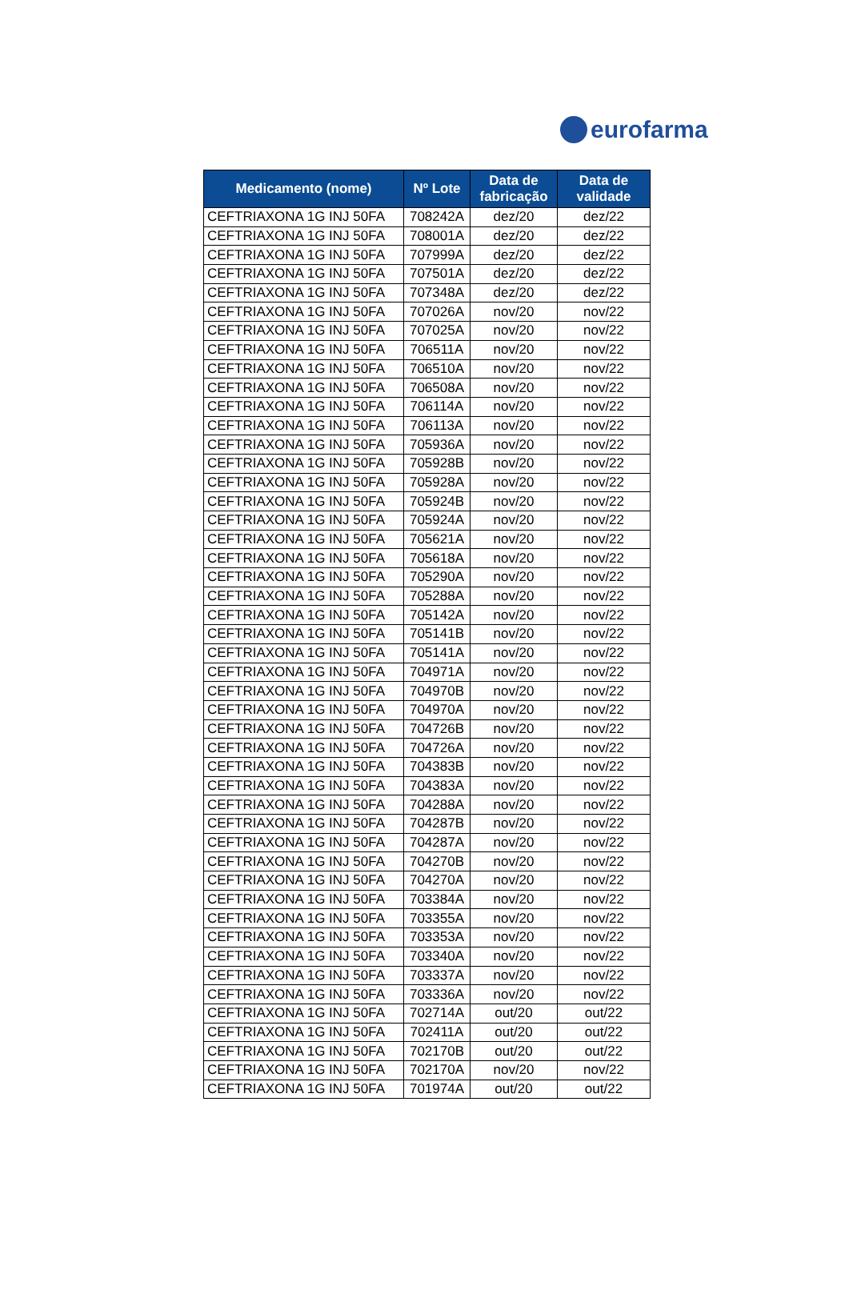eurofarma
| Medicamento (nome) | Nº Lote | Data de fabricação | Data de validade |
| --- | --- | --- | --- |
| CEFTRIAXONA 1G INJ 50FA | 708242A | dez/20 | dez/22 |
| CEFTRIAXONA 1G INJ 50FA | 708001A | dez/20 | dez/22 |
| CEFTRIAXONA 1G INJ 50FA | 707999A | dez/20 | dez/22 |
| CEFTRIAXONA 1G INJ 50FA | 707501A | dez/20 | dez/22 |
| CEFTRIAXONA 1G INJ 50FA | 707348A | dez/20 | dez/22 |
| CEFTRIAXONA 1G INJ 50FA | 707026A | nov/20 | nov/22 |
| CEFTRIAXONA 1G INJ 50FA | 707025A | nov/20 | nov/22 |
| CEFTRIAXONA 1G INJ 50FA | 706511A | nov/20 | nov/22 |
| CEFTRIAXONA 1G INJ 50FA | 706510A | nov/20 | nov/22 |
| CEFTRIAXONA 1G INJ 50FA | 706508A | nov/20 | nov/22 |
| CEFTRIAXONA 1G INJ 50FA | 706114A | nov/20 | nov/22 |
| CEFTRIAXONA 1G INJ 50FA | 706113A | nov/20 | nov/22 |
| CEFTRIAXONA 1G INJ 50FA | 705936A | nov/20 | nov/22 |
| CEFTRIAXONA 1G INJ 50FA | 705928B | nov/20 | nov/22 |
| CEFTRIAXONA 1G INJ 50FA | 705928A | nov/20 | nov/22 |
| CEFTRIAXONA 1G INJ 50FA | 705924B | nov/20 | nov/22 |
| CEFTRIAXONA 1G INJ 50FA | 705924A | nov/20 | nov/22 |
| CEFTRIAXONA 1G INJ 50FA | 705621A | nov/20 | nov/22 |
| CEFTRIAXONA 1G INJ 50FA | 705618A | nov/20 | nov/22 |
| CEFTRIAXONA 1G INJ 50FA | 705290A | nov/20 | nov/22 |
| CEFTRIAXONA 1G INJ 50FA | 705288A | nov/20 | nov/22 |
| CEFTRIAXONA 1G INJ 50FA | 705142A | nov/20 | nov/22 |
| CEFTRIAXONA 1G INJ 50FA | 705141B | nov/20 | nov/22 |
| CEFTRIAXONA 1G INJ 50FA | 705141A | nov/20 | nov/22 |
| CEFTRIAXONA 1G INJ 50FA | 704971A | nov/20 | nov/22 |
| CEFTRIAXONA 1G INJ 50FA | 704970B | nov/20 | nov/22 |
| CEFTRIAXONA 1G INJ 50FA | 704970A | nov/20 | nov/22 |
| CEFTRIAXONA 1G INJ 50FA | 704726B | nov/20 | nov/22 |
| CEFTRIAXONA 1G INJ 50FA | 704726A | nov/20 | nov/22 |
| CEFTRIAXONA 1G INJ 50FA | 704383B | nov/20 | nov/22 |
| CEFTRIAXONA 1G INJ 50FA | 704383A | nov/20 | nov/22 |
| CEFTRIAXONA 1G INJ 50FA | 704288A | nov/20 | nov/22 |
| CEFTRIAXONA 1G INJ 50FA | 704287B | nov/20 | nov/22 |
| CEFTRIAXONA 1G INJ 50FA | 704287A | nov/20 | nov/22 |
| CEFTRIAXONA 1G INJ 50FA | 704270B | nov/20 | nov/22 |
| CEFTRIAXONA 1G INJ 50FA | 704270A | nov/20 | nov/22 |
| CEFTRIAXONA 1G INJ 50FA | 703384A | nov/20 | nov/22 |
| CEFTRIAXONA 1G INJ 50FA | 703355A | nov/20 | nov/22 |
| CEFTRIAXONA 1G INJ 50FA | 703353A | nov/20 | nov/22 |
| CEFTRIAXONA 1G INJ 50FA | 703340A | nov/20 | nov/22 |
| CEFTRIAXONA 1G INJ 50FA | 703337A | nov/20 | nov/22 |
| CEFTRIAXONA 1G INJ 50FA | 703336A | nov/20 | nov/22 |
| CEFTRIAXONA 1G INJ 50FA | 702714A | out/20 | out/22 |
| CEFTRIAXONA 1G INJ 50FA | 702411A | out/20 | out/22 |
| CEFTRIAXONA 1G INJ 50FA | 702170B | out/20 | out/22 |
| CEFTRIAXONA 1G INJ 50FA | 702170A | nov/20 | nov/22 |
| CEFTRIAXONA 1G INJ 50FA | 701974A | out/20 | out/22 |